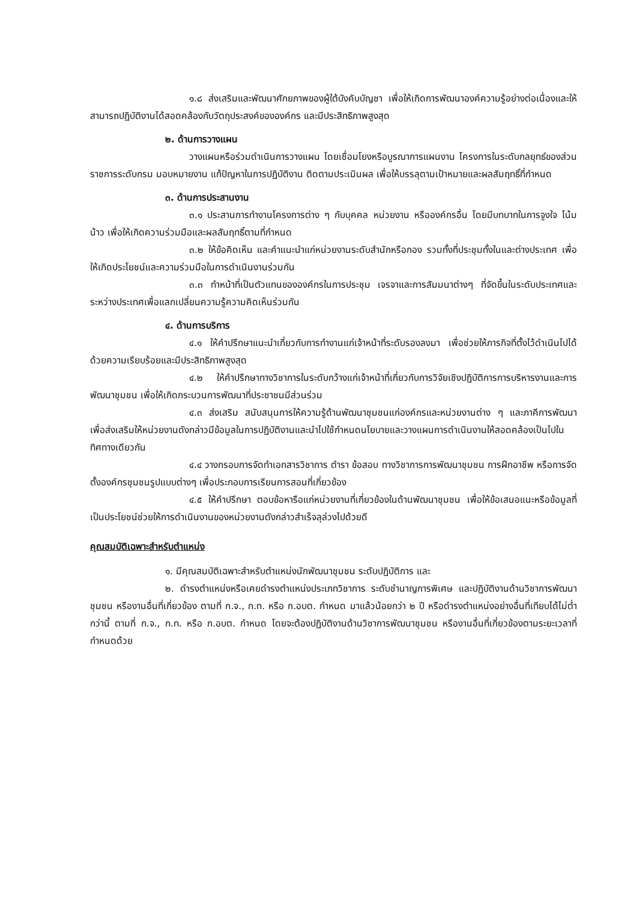๑.๘ ส่งเสริมและพัฒนาศักยภาพของผู้ใต้บังคับบัญชา เพื่อให้เกิดการพัฒนาองค์ความรู้อย่างต่อเนื่องและให้สามารถปฏิบัติงานได้สอดคล้องกับวัตถุประสงค์ขององค์กร และมีประสิทธิภาพสูงสุด
๒. ด้านการวางแผน
วางแผนหรือร่วมดำเนินการวางแผน โดยเชื่อมโยงหรือบูรณาการแผนงาน โครงการในระดับกลยุทธ์ของส่วนราชการระดับกรม มอบหมายงาน แก้ปัญหาในการปฏิบัติงาน ติดตามประเมินผล เพื่อให้บรรลุตามเป้าหมายและผลสัมฤทธิ์ที่กำหนด
๓. ด้านการประสานงาน
๓.๑ ประสานการทำงานโครงการต่าง ๆ กับบุคคล หน่วยงาน หรือองค์กรอื่น โดยมีบทบาทในการจูงใจ โน้มน้าว เพื่อให้เกิดความร่วมมือและผลสัมฤทธิ์ตามที่กำหนด
๓.๒ ให้ข้อคิดเห็น และคำแนะนำแก่หน่วยงานระดับสำนักหรือกอง รวมทั้งที่ประชุมทั้งในและต่างประเทศ เพื่อให้เกิดประโยชน์และความร่วมมือในการดำเนินงานร่วมกัน
๓.๓ ทำหน้าที่เป็นตัวแทนขององค์กรในการประชุม เจรจาและการสัมมนาต่างๆ ที่จัดขึ้นในระดับประเทศและระหว่างประเทศเพื่อแลกเปลี่ยนความรู้ความคิดเห็นร่วมกัน
๔. ด้านการบริการ
๔.๑ ให้คำปรึกษาแนะนำเกี่ยวกับการทำงานแก่เจ้าหน้าที่ระดับรองลงมา เพื่อช่วยให้ภารกิจที่ตั้งไว้ดำเนินไปได้ด้วยความเรียบร้อยและมีประสิทธิภาพสูงสุด
๔.๒ ให้คำปรึกษาทางวิชาการในระดับกว้างแก่เจ้าหน้าที่เกี่ยวกับการวิจัยเชิงปฏิบัติการการบริหารงานและการพัฒนาชุมชน เพื่อให้เกิดกระบวนการพัฒนาที่ประชาชนมีส่วนร่วม
๔.๓ ส่งเสริม สนับสนุนการให้ความรู้ด้านพัฒนาชุมชนแก่องค์กรและหน่วยงานต่าง ๆ และภาคีการพัฒนา เพื่อส่งเสริมให้หน่วยงานดังกล่าวมีข้อมูลในการปฏิบัติงานและนำไปใช้กำหนดนโยบายและวางแผนการดำเนินงานให้สอดคล้องเป็นไปในทิศทางเดียวกัน
๔.๔ วางกรอบการจัดทำเอกสารวิชาการ ตำรา ข้อสอบ ทางวิชาการการพัฒนาชุมชน การฝึกอาชีพ หรือการจัดตั้งองค์กรชุมชนรูปแบบต่างๆ เพื่อประกอบการเรียนการสอนที่เกี่ยวข้อง
๔.๕ ให้คำปรึกษา ตอบข้อหารือแก่หน่วยงานที่เกี่ยวข้องในด้านพัฒนาชุมชน เพื่อให้ข้อเสนอแนะหรือข้อมูลที่เป็นประโยชน์ช่วยให้การดำเนินงานของหน่วยงานดังกล่าวสำเร็จลุล่วงไปด้วยดี
คุณสมบัติเฉพาะสำหรับตำแหน่ง
๑. มีคุณสมบัติเฉพาะสำหรับตำแหน่งนักพัฒนาชุมชน ระดับปฏิบัติการ และ
๒. ดำรงตำแหน่งหรือเคยดำรงตำแหน่งประเภทวิชาการ ระดับชำนาญการพิเศษ และปฏิบัติงานด้านวิชาการพัฒนาชุมชน หรืองานอื่นที่เกี่ยวข้อง ตามที่ ก.จ., ก.ท. หรือ ก.อบต. กำหนด มาแล้วน้อยกว่า ๒ ปี หรือดำรงตำแหน่งอย่างอื่นที่เทียบได้ไม่ต่ำกว่านี้ ตามที่ ก.จ., ก.ท. หรือ ก.อบต. กำหนด โดยจะต้องปฏิบัติงานด้านวิชาการพัฒนาชุมชน หรืองานอื่นที่เกี่ยวข้องตามระยะเวลาที่กำหนดด้วย